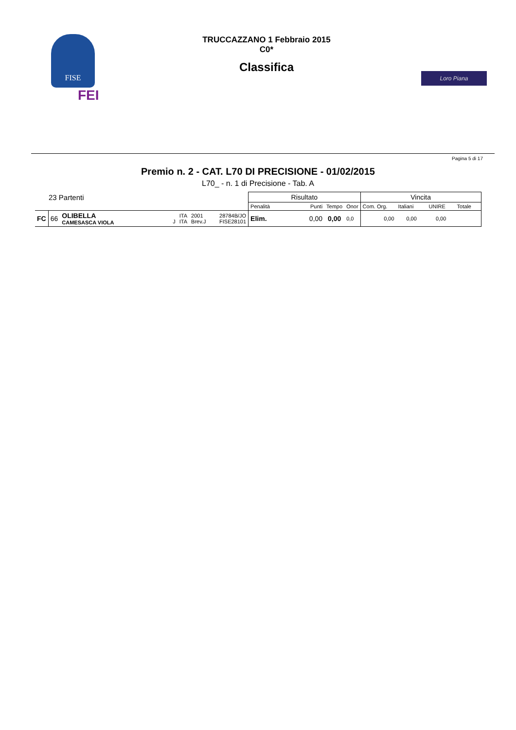FISE
FEI
TRUCCAZZANO 1 Febbraio 2015
C0*
Classifica
Loro Piana
Pagina 5 di 17
Premio n. 2 - CAT. L70 DI PRECISIONE - 01/02/2015
L70_ - n. 1 di Precisione - Tab. A
| 23 Partenti | | | | | | | Risultato | | | | Vincita | | | |
| --- | --- | --- | --- | --- | --- | --- | --- | --- | --- | --- | --- | --- | --- | --- |
| | | | | | | | Penalità | Punti | Tempo | Onor | Com. Org. | Italiani | UNIRE | Totale |
| FC | 66 | OLIBELLA CAMESASCA VIOLA | J | ITA ITA | 2001 Brev.J | 28784B/JO FISE28101 | Elim. | 0,00 | 0,00 | 0,0 | 0,00 | 0,00 | 0,00 | |